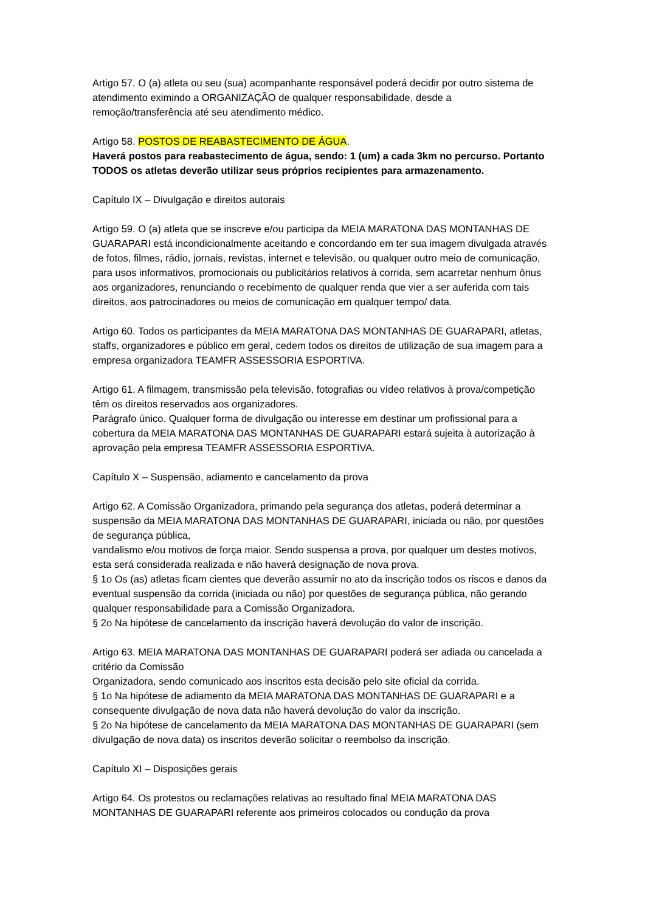Artigo 57. O (a) atleta ou seu (sua) acompanhante responsável poderá decidir por outro sistema de atendimento eximindo a ORGANIZAÇÃO de qualquer responsabilidade, desde a remoção/transferência até seu atendimento médico.
Artigo 58. POSTOS DE REABASTECIMENTO DE ÁGUA.
Haverá postos para reabastecimento de água, sendo: 1 (um) a cada 3km no percurso. Portanto TODOS os atletas deverão utilizar seus próprios recipientes para armazenamento.
Capítulo IX – Divulgação e direitos autorais
Artigo 59. O (a) atleta que se inscreve e/ou participa da MEIA MARATONA DAS MONTANHAS DE GUARAPARI está incondicionalmente aceitando e concordando em ter sua imagem divulgada através de fotos, filmes, rádio, jornais, revistas, internet e televisão, ou qualquer outro meio de comunicação, para usos informativos, promocionais ou publicitários relativos à corrida, sem acarretar nenhum ônus aos organizadores, renunciando o recebimento de qualquer renda que vier a ser auferida com tais direitos, aos patrocinadores ou meios de comunicação em qualquer tempo/ data.
Artigo 60. Todos os participantes da MEIA MARATONA DAS MONTANHAS DE GUARAPARI, atletas, staffs, organizadores e público em geral, cedem todos os direitos de utilização de sua imagem para a empresa organizadora TEAMFR ASSESSORIA ESPORTIVA.
Artigo 61. A filmagem, transmissão pela televisão, fotografias ou vídeo relativos à prova/competição têm os direitos reservados aos organizadores.
Parágrafo único. Qualquer forma de divulgação ou interesse em destinar um profissional para a cobertura da MEIA MARATONA DAS MONTANHAS DE GUARAPARI estará sujeita à autorização à aprovação pela empresa TEAMFR ASSESSORIA ESPORTIVA.
Capítulo X – Suspensão, adiamento e cancelamento da prova
Artigo 62. A Comissão Organizadora, primando pela segurança dos atletas, poderá determinar a suspensão da MEIA MARATONA DAS MONTANHAS DE GUARAPARI, iniciada ou não, por questões de segurança pública,
vandalismo e/ou motivos de força maior. Sendo suspensa a prova, por qualquer um destes motivos, esta será considerada realizada e não haverá designação de nova prova.
§ 1o Os (as) atletas ficam cientes que deverão assumir no ato da inscrição todos os riscos e danos da eventual suspensão da corrida (iniciada ou não) por questões de segurança pública, não gerando qualquer responsabilidade para a Comissão Organizadora.
§ 2o Na hipótese de cancelamento da inscrição haverá devolução do valor de inscrição.
Artigo 63. MEIA MARATONA DAS MONTANHAS DE GUARAPARI poderá ser adiada ou cancelada a critério da Comissão
Organizadora, sendo comunicado aos inscritos esta decisão pelo site oficial da corrida.
§ 1o Na hipótese de adiamento da MEIA MARATONA DAS MONTANHAS DE GUARAPARI e a consequente divulgação de nova data não haverá devolução do valor da inscrição.
§ 2o Na hipótese de cancelamento da MEIA MARATONA DAS MONTANHAS DE GUARAPARI (sem divulgação de nova data) os inscritos deverão solicitar o reembolso da inscrição.
Capítulo XI – Disposições gerais
Artigo 64. Os protestos ou reclamações relativas ao resultado final MEIA MARATONA DAS MONTANHAS DE GUARAPARI referente aos primeiros colocados ou condução da prova